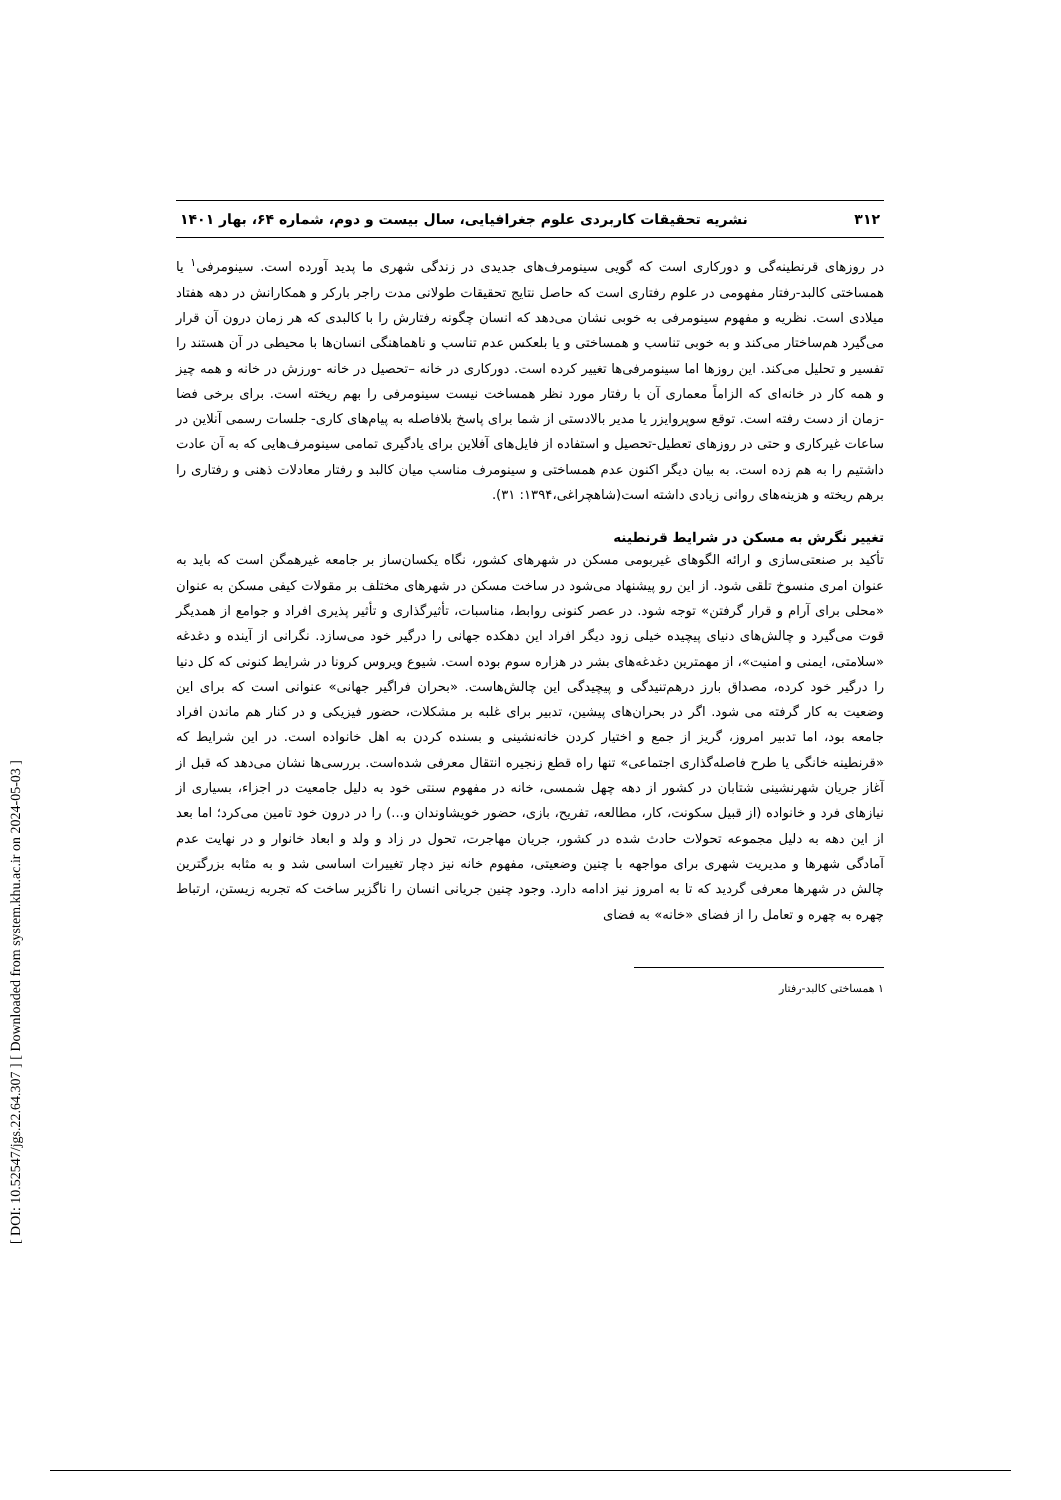[ DOI: 10.52547/jgs.22.64.307 ] [ Downloaded from system.khu.ac.ir on 2024-05-03 ]
۳۱۲ نشریه تحقیقات کاربردی علوم جغرافیایی، سال بیست و دوم، شماره ۶۴، بهار ۱۴۰۱
در روزهای قرنطینه‌گی و دورکاری است که گویی سینومرف‌های جدیدی در زندگی شهری ما پدید آورده است. سینومرفی<sup>۱</sup> یا همساختی کالبد-رفتار مفهومی در علوم رفتاری است که حاصل نتایج تحقیقات طولانی مدت راجر بارکر و همکارانش در دهه هفتاد میلادی است. نظریه و مفهوم سینومرفی به خوبی نشان می‌دهد که انسان چگونه رفتارش را با کالبدی که هر زمان درون آن قرار می‌گیرد هم‌ساختار می‌کند و به خوبی تناسب و همساختی و یا بلعکس عدم تناسب و ناهماهنگی انسان‌ها با محیطی در آن هستند را تفسیر و تحلیل می‌کند. این روزها اما سینومرفی‌ها تغییر کرده است. دورکاری در خانه –تحصیل در خانه -ورزش در خانه و همه چیز و همه کار در خانه‌ای که الزاماً معماری آن با رفتار مورد نظر همساخت نیست سینومرفی را بهم ریخته است. برای برخی فضا -زمان از دست رفته است. توقع سوپروایزر یا مدیر بالادستی از شما برای پاسخ بلافاصله به پیام‌های کاری- جلسات رسمی آنلاین در ساعات غیرکاری و حتی در روزهای تعطیل-تحصیل و استفاده از فایل‌های آفلاین برای یادگیری تمامی سینومرف‌هایی که به آن عادت داشتیم را به هم زده است. به بیان دیگر اکنون عدم همساختی و سینومرف مناسب میان کالبد و رفتار معادلات ذهنی و رفتاری را برهم ریخته و هزینه‌های روانی زیادی داشته است(شاهچراغی،۱۳۹۴: ۳۱).
تغییر نگرش به مسکن در شرایط قرنطینه
تأکید بر صنعتی‌سازی و ارائه الگوهای غیربومی مسکن در شهرهای کشور، نگاه یکسان‌ساز بر جامعه غیرهمگن است که باید به عنوان امری منسوخ تلقی شود. از این رو پیشنهاد می‌شود در ساخت مسکن در شهرهای مختلف بر مقولات کیفی مسکن به عنوان «محلی برای آرام و قرار گرفتن» توجه شود. در عصر کنونی روابط، مناسبات، تأثیرگذاری و تأثیر پذیری افراد و جوامع از همدیگر قوت می‌گیرد و چالش‌های دنیای پیچیده خیلی زود دیگر افراد این دهکده جهانی را درگیر خود می‌سازد. نگرانی از آینده و دغدغه «سلامتی، ایمنی و امنیت»، از مهمترین دغدغه‌های بشر در هزاره سوم بوده است. شیوع ویروس کرونا در شرایط کنونی که کل دنیا را درگیر خود کرده، مصداق بارز درهم‌تنیدگی و پیچیدگی این چالش‌هاست. «بحران فراگیر جهانی» عنوانی است که برای این وضعیت به کار گرفته می شود. اگر در بحران‌های پیشین، تدبیر برای غلبه بر مشکلات، حضور فیزیکی و در کنار هم ماندن افراد جامعه بود، اما تدبیر امروز، گریز از جمع و اختیار کردن خانه‌نشینی و بسنده کردن به اهل خانواده است. در این شرایط که «قرنطینه خانگی یا طرح فاصله‌گذاری اجتماعی» تنها راه قطع زنجیره انتقال معرفی شده‌است. بررسی‌ها نشان می‌دهد که قبل از آغاز جریان شهرنشینی شتابان در کشور از دهه چهل شمسی، خانه در مفهوم سنتی خود به دلیل جامعیت در اجزاء، بسیاری از نیازهای فرد و خانواده (از قبیل سکونت، کار، مطالعه، تفریح، بازی، حضور خویشاوندان و...) را در درون خود تامین می‌کرد؛ اما بعد از این دهه به دلیل مجموعه تحولات حادث شده در کشور، جریان مهاجرت، تحول در زاد و ولد و ابعاد خانوار و در نهایت عدم آمادگی شهرها و مدیریت شهری برای مواجهه با چنین وضعیتی، مفهوم خانه نیز دچار تغییرات اساسی شد و به مثابه بزرگترین چالش در شهرها معرفی گردید که تا به امروز نیز ادامه دارد. وجود چنین جریانی انسان را ناگزیر ساخت که تجربه زیستن، ارتباط چهره به چهره و تعامل را از فضای «خانه» به فضای
۱ همساختی کالبد-رفتار